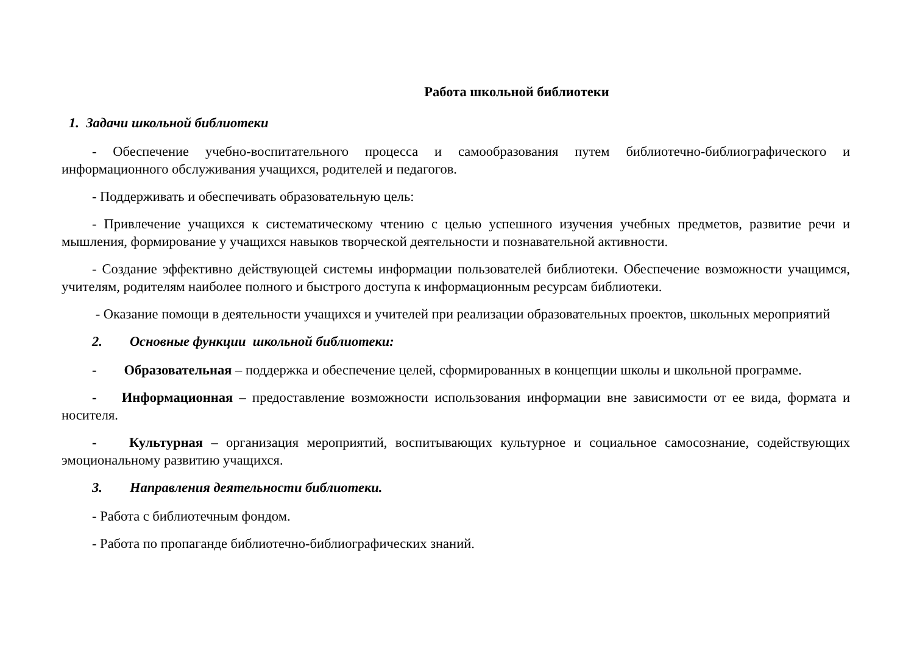Работа школьной библиотеки
1. Задачи школьной библиотеки
- Обеспечение учебно-воспитательного процесса и самообразования путем библиотечно-библиографического и информационного обслуживания учащихся, родителей и педагогов.
- Поддерживать и обеспечивать образовательную цель:
- Привлечение учащихся к систематическому чтению с целью успешного изучения учебных предметов, развитие речи и мышления, формирование у учащихся навыков творческой деятельности и познавательной активности.
- Создание эффективно действующей системы информации пользователей библиотеки. Обеспечение возможности учащимся, учителям, родителям наиболее полного и быстрого доступа к информационным ресурсам библиотеки.
- Оказание помощи в деятельности учащихся и учителей при реализации образовательных проектов, школьных мероприятий
2. Основные функции школьной библиотеки:
- Образовательная – поддержка и обеспечение целей, сформированных в концепции школы и школьной программе.
- Информационная – предоставление возможности использования информации вне зависимости от ее вида, формата и носителя.
- Культурная – организация мероприятий, воспитывающих культурное и социальное самосознание, содействующих эмоциональному развитию учащихся.
3. Направления деятельности библиотеки.
- Работа с библиотечным фондом.
- Работа по пропаганде библиотечно-библиографических знаний.